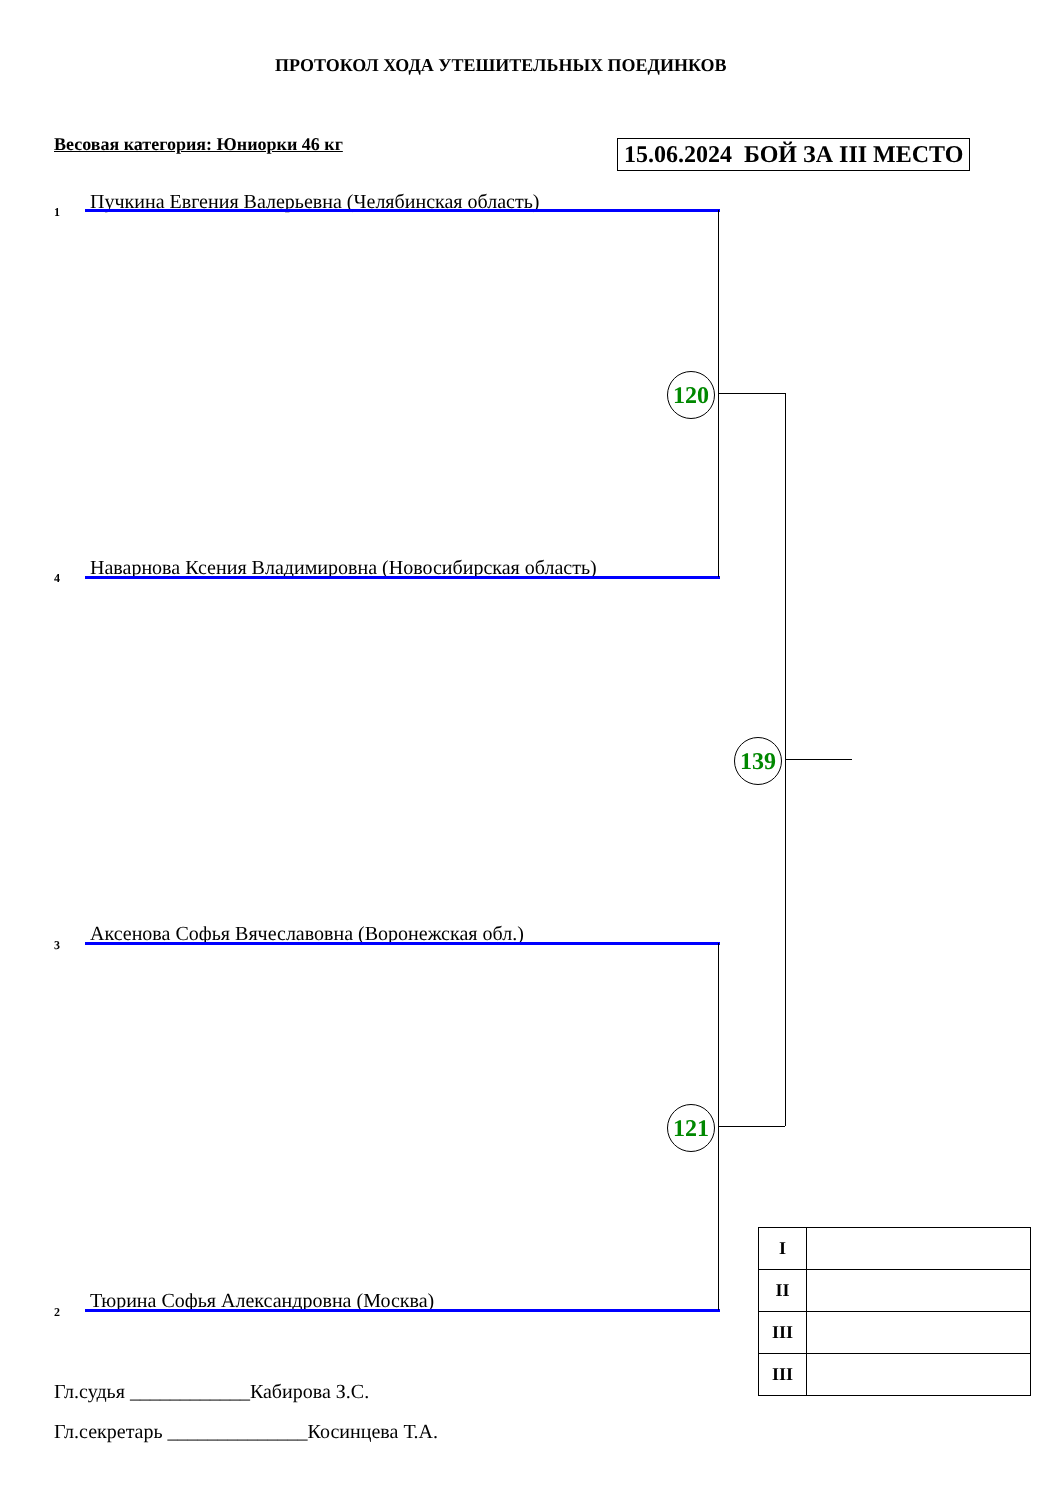ПРОТОКОЛ ХОДА УТЕШИТЕЛЬНЫХ ПОЕДИНКОВ
Весовая категория: Юниорки 46 кг 15.06.2024 БОЙ ЗА III МЕСТО
1 Пучкина Евгения Валерьевна (Челябинская область)
4 Наварнова Ксения Владимировна (Новосибирская область)
3 Аксенова Софья Вячеславовна (Воронежская обл.)
2 Тюрина Софья Александровна (Москва)
120
121
139
| I | |
| II | |
| III | |
| III | |
Гл.судья ____________Кабирова З.С.
Гл.секретарь ______________Косинцева Т.А.